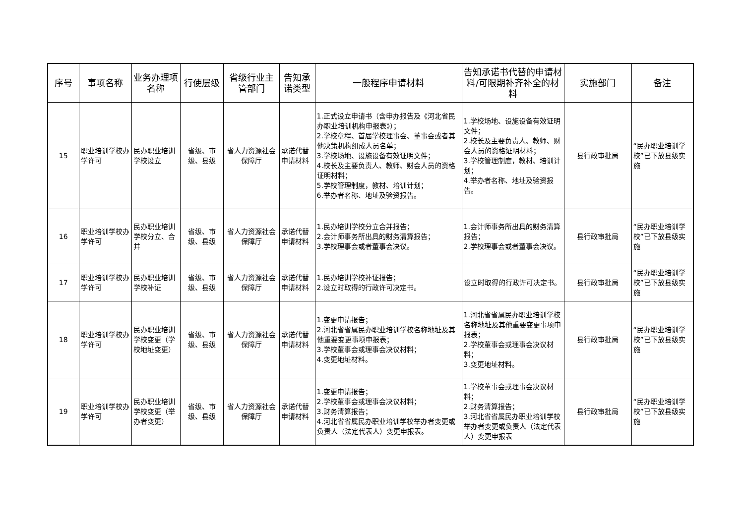| 序号 | 事项名称 | 业务办理项名称 | 行使层级 | 省级行业主管部门 | 告知承诺类型 | 一般程序申请材料 | 告知承诺书代替的申请材料/可限期补齐补全的材料 | 实施部门 | 备注 |
| --- | --- | --- | --- | --- | --- | --- | --- | --- | --- |
| 15 | 职业培训学校办学许可 | 民办职业培训学校设立 | 省级、市级、县级 | 省人力资源社会保障厅 | 承诺代替申请材料 | 1.正式设立申请书（含申办报告及《河北省民办职业培训机构申报表》）； 2.学校章程、首届学校理事会、董事会或者其他决策机构组成人员名单； 3.学校场地、设施设备有效证明文件； 4.校长及主要负责人、教师、财会人员的资格证明材料； 5.学校管理制度，教材、培训计划； 6.举办者名称、地址及验资报告。 | 1.学校场地、设施设备有效证明文件； 2.校长及主要负责人、教师、财会人员的资格证明材料； 3.学校管理制度，教材、培训计划； 4.举办者名称、地址及验资报告。 | 县行政审批局 | “民办职业培训学校”已下放县级实施 |
| 16 | 职业培训学校办学许可 | 民办职业培训学校分立、合并 | 省级、市级、县级 | 省人力资源社会保障厅 | 承诺代替申请材料 | 1.民办培训学校分立合并报告； 2.会计师事务所出具的财务清算报告； 3.学校理事会或者董事会决议。 | 1.会计师事务所出具的财务清算报告； 2.学校理事会或者董事会决议。 | 县行政审批局 | “民办职业培训学校”已下放县级实施 |
| 17 | 职业培训学校办学许可 | 民办职业培训学校补证 | 省级、市级、县级 | 省人力资源社会保障厅 | 承诺代替申请材料 | 1.民办培训学校补证报告； 2.设立时取得的行政许可决定书。 | 设立时取得的行政许可决定书。 | 县行政审批局 | “民办职业培训学校”已下放县级实施 |
| 18 | 职业培训学校办学许可 | 民办职业培训学校变更（学校地址变更） | 省级、市级、县级 | 省人力资源社会保障厅 | 承诺代替申请材料 | 1.变更申请报告； 2.河北省省属民办职业培训学校名称地址及其他重要变更事项申报表； 3.学校董事会或理事会决议材料； 4.变更地址材料。 | 1.河北省省属民办职业培训学校名称地址及其他重要变更事项申报表； 2.学校董事会或理事会决议材料； 3.变更地址材料。 | 县行政审批局 | “民办职业培训学校”已下放县级实施 |
| 19 | 职业培训学校办学许可 | 民办职业培训学校变更（举办者变更） | 省级、市级、县级 | 省人力资源社会保障厅 | 承诺代替申请材料 | 1.变更申请报告； 2.学校董事会或理事会决议材料； 3.财务清算报告； 4.河北省省属民办职业培训学校举办者变更或负责人（法定代表人）变更申报表。 | 1.学校董事会或理事会决议材料； 2.财务清算报告； 3.河北省省属民办职业培训学校举办者变更或负责人（法定代表人）变更申报表 | 县行政审批局 | “民办职业培训学校”已下放县级实施 |